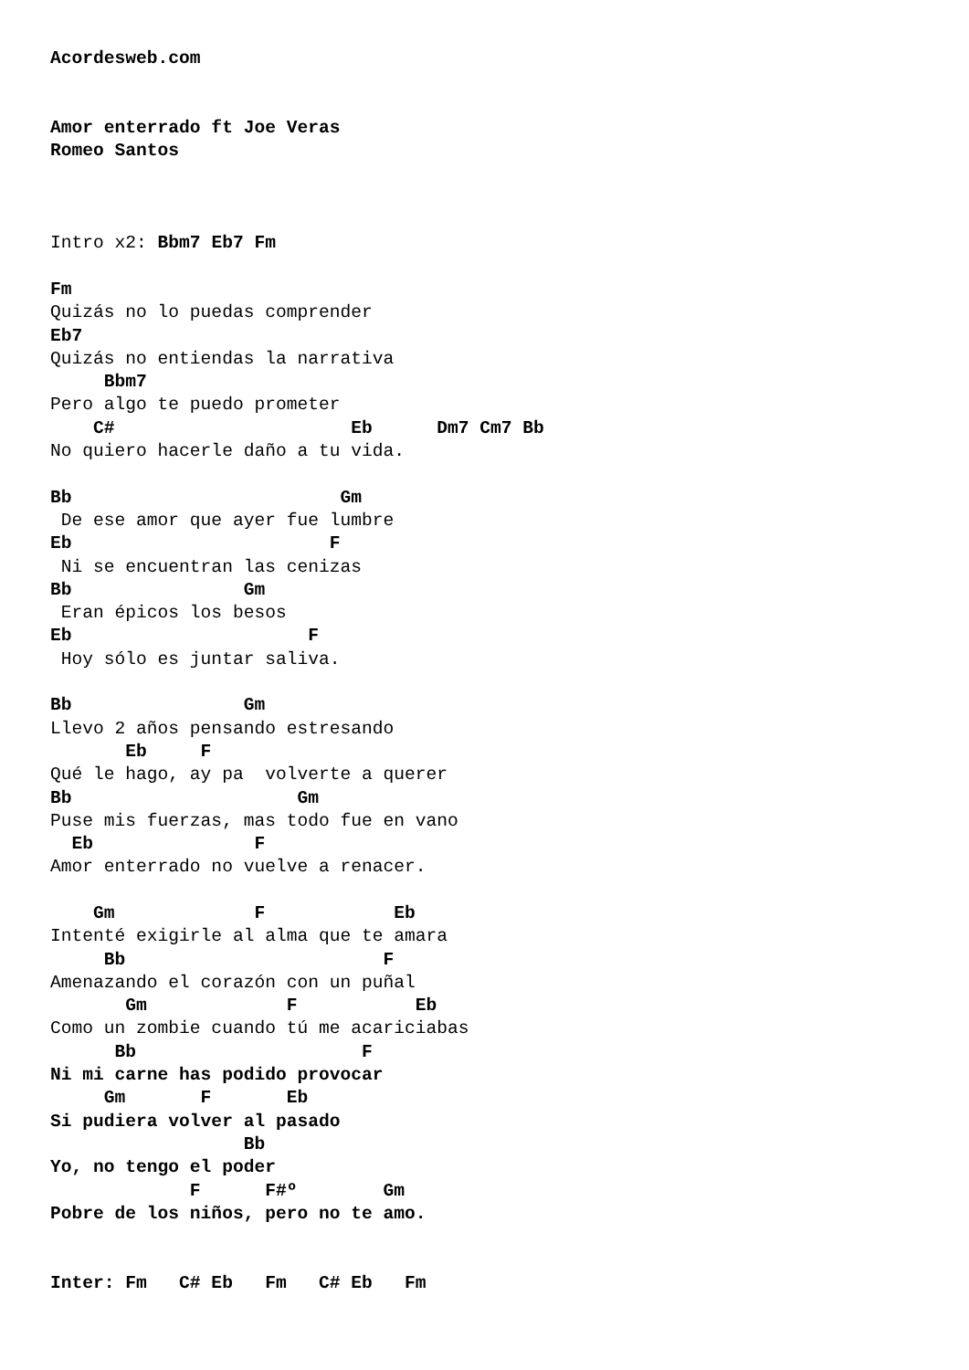Acordesweb.com


Amor enterrado ft Joe Veras
Romeo Santos



Intro x2: Bbm7 Eb7 Fm

Fm
Quizás no lo puedas comprender
Eb7
Quizás no entiendas la narrativa
     Bbm7
Pero algo te puedo prometer
    C#                      Eb      Dm7 Cm7 Bb
No quiero hacerle daño a tu vida.

Bb                         Gm
 De ese amor que ayer fue lumbre
Eb                        F
 Ni se encuentran las cenizas
Bb                Gm
 Eran épicos los besos
Eb                      F
 Hoy sólo es juntar saliva.

Bb                Gm
Llevo 2 años pensando estresando
       Eb     F
Qué le hago, ay pa  volverte a querer
Bb                     Gm
Puse mis fuerzas, mas todo fue en vano
  Eb               F
Amor enterrado no vuelve a renacer.

    Gm             F            Eb
Intenté exigirle al alma que te amara
     Bb                        F
Amenazando el corazón con un puñal
       Gm             F           Eb
Como un zombie cuando tú me acariciabas
      Bb                     F
Ni mi carne has podido provocar
     Gm       F       Eb
Si pudiera volver al pasado
                  Bb
Yo, no tengo el poder
             F      F#º        Gm
Pobre de los niños, pero no te amo.


Inter: Fm   C# Eb   Fm   C# Eb   Fm